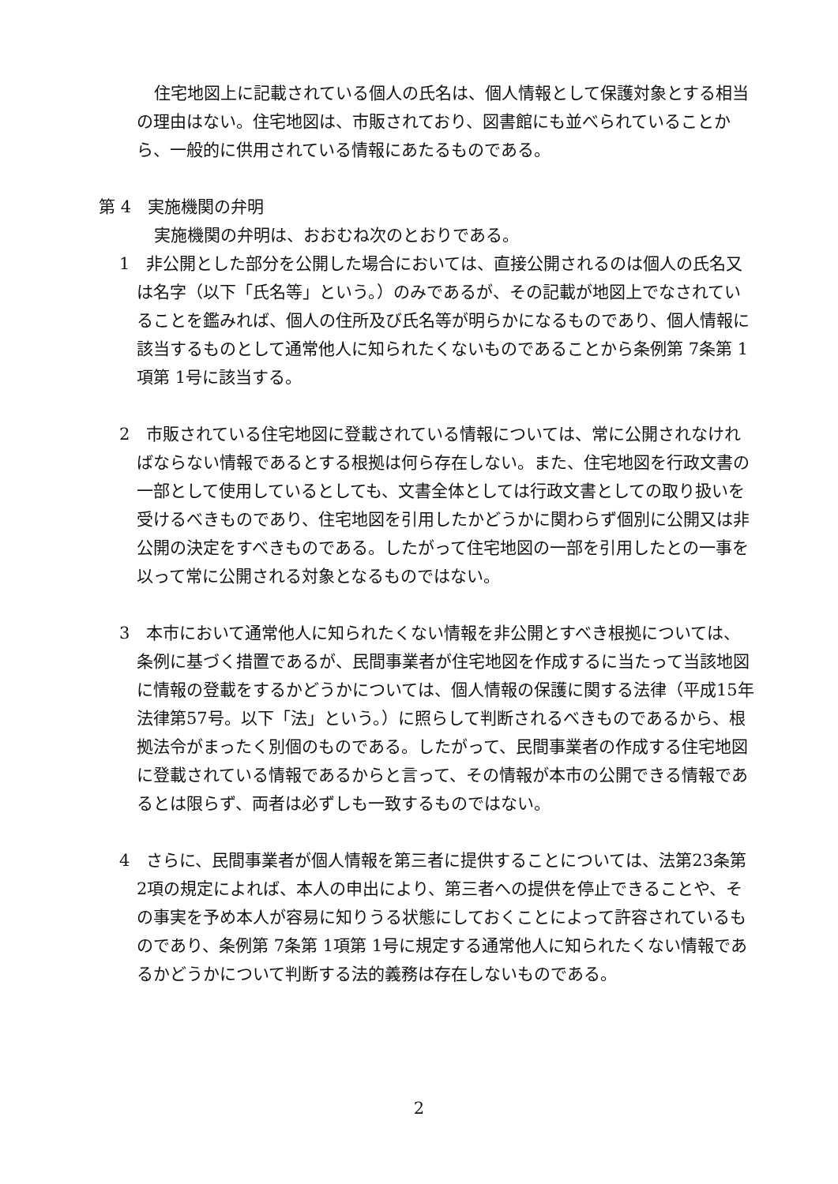住宅地図上に記載されている個人の氏名は、個人情報として保護対象とする相当の理由はない。住宅地図は、市販されており、図書館にも並べられていることから、一般的に供用されている情報にあたるものである。
第 4　実施機関の弁明
実施機関の弁明は、おおむね次のとおりである。
1　非公開とした部分を公開した場合においては、直接公開されるのは個人の氏名又は名字（以下「氏名等」という。）のみであるが、その記載が地図上でなされていることを鑑みれば、個人の住所及び氏名等が明らかになるものであり、個人情報に該当するものとして通常他人に知られたくないものであることから条例第 7条第 1項第 1号に該当する。
2　市販されている住宅地図に登載されている情報については、常に公開されなければならない情報であるとする根拠は何ら存在しない。また、住宅地図を行政文書の一部として使用しているとしても、文書全体としては行政文書としての取り扱いを受けるべきものであり、住宅地図を引用したかどうかに関わらず個別に公開又は非公開の決定をすべきものである。したがって住宅地図の一部を引用したとの一事を以って常に公開される対象となるものではない。
3　本市において通常他人に知られたくない情報を非公開とすべき根拠については、条例に基づく措置であるが、民間事業者が住宅地図を作成するに当たって当該地図に情報の登載をするかどうかについては、個人情報の保護に関する法律（平成15年法律第57号。以下「法」という。）に照らして判断されるべきものであるから、根拠法令がまったく別個のものである。したがって、民間事業者の作成する住宅地図に登載されている情報であるからと言って、その情報が本市の公開できる情報であるとは限らず、両者は必ずしも一致するものではない。
4　さらに、民間事業者が個人情報を第三者に提供することについては、法第23条第 2項の規定によれば、本人の申出により、第三者への提供を停止できることや、その事実を予め本人が容易に知りうる状態にしておくことによって許容されているものであり、条例第 7条第 1項第 1号に規定する通常他人に知られたくない情報であるかどうかについて判断する法的義務は存在しないものである。
2